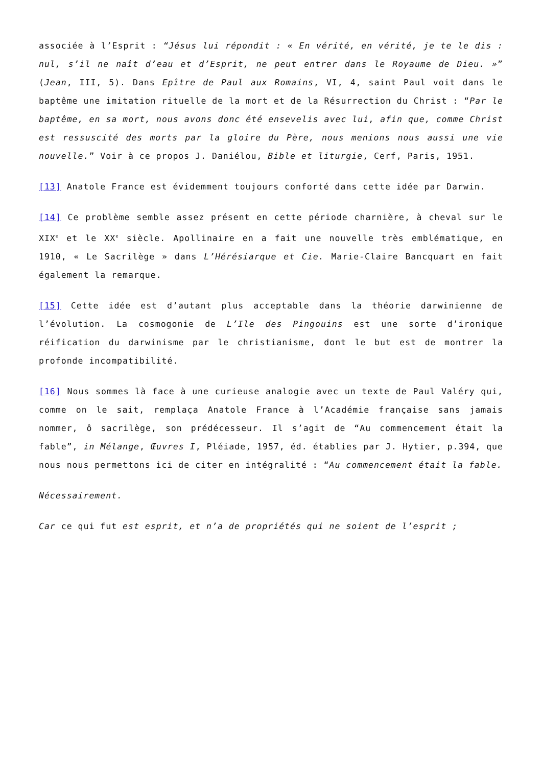associée à l’Esprit : “Jésus lui répondit : « En vérité, en vérité, je te le dis : nul, s’il ne naît d’eau et d’Esprit, ne peut entrer dans le Royaume de Dieu. »” (Jean, III, 5). Dans Epître de Paul aux Romains, VI, 4, saint Paul voit dans le baptême une imitation rituelle de la mort et de la Résurrection du Christ : “Par le baptême, en sa mort, nous avons donc été ensevelis avec lui, afin que, comme Christ est ressuscité des morts par la gloire du Père, nous menions nous aussi une vie nouvelle.” Voir à ce propos J. Daniélou, Bible et liturgie, Cerf, Paris, 1951.
[13] Anatole France est évidemment toujours conforté dans cette idée par Darwin.
[14] Ce problème semble assez présent en cette période charnière, à cheval sur le XIX<sup>e</sup> et le XX<sup>e</sup> siècle. Apollinaire en a fait une nouvelle très emblématique, en 1910, « Le Sacrilège » dans L’Hérésiarque et Cie. Marie-Claire Bancquart en fait également la remarque.
[15] Cette idée est d’autant plus acceptable dans la théorie darwinienne de l’évolution. La cosmogonie de L’Ile des Pingouins est une sorte d’ironique réification du darwinisme par le christianisme, dont le but est de montrer la profonde incompatibilité.
[16] Nous sommes là face à une curieuse analogie avec un texte de Paul Valéry qui, comme on le sait, remplaça Anatole France à l’Académie française sans jamais nommer, ô sacrilège, son prédécesseur. Il s’agit de “Au commencement était la fable”, in Mélange, Œuvres I, Pléiade, 1957, éd. établies par J. Hytier, p.394, que nous nous permettons ici de citer en intégralité : “Au commencement était la fable.
Nécessairement.
Car ce qui fut est esprit, et n’a de propriétés qui ne soient de l’esprit ;